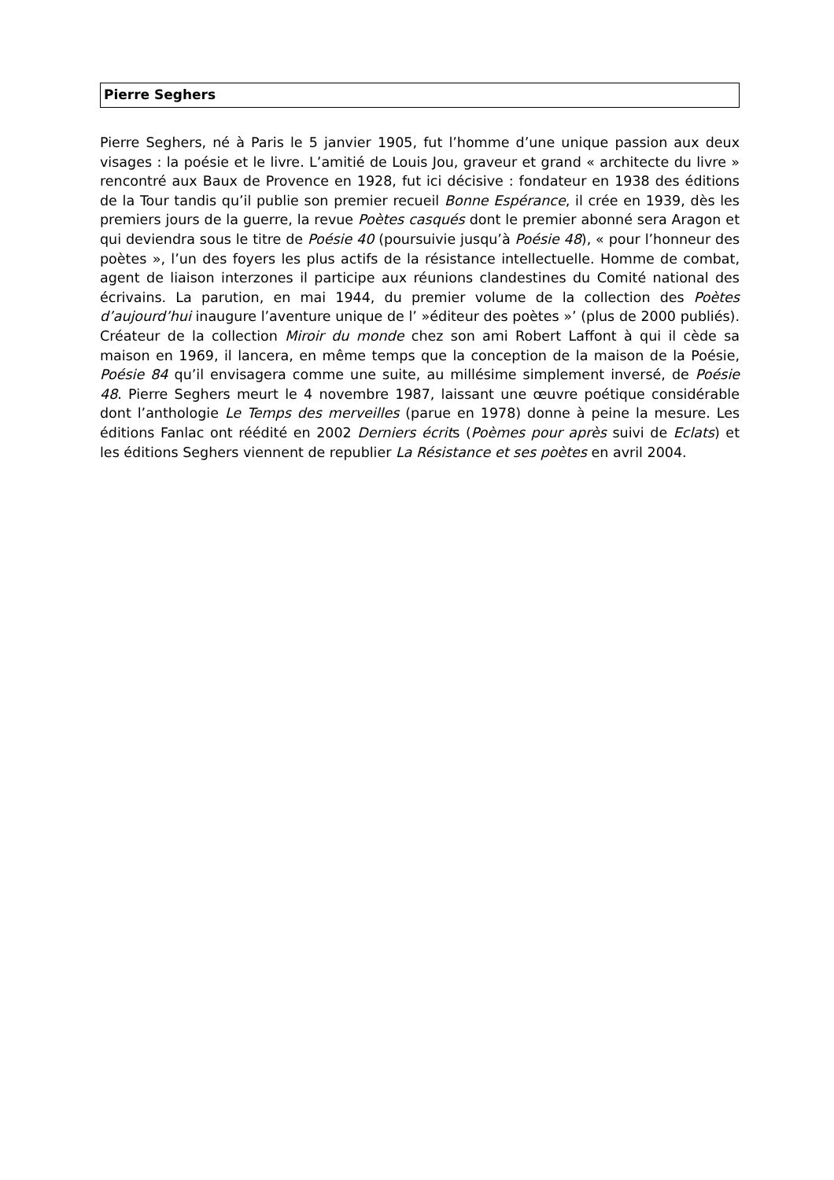Pierre Seghers
Pierre Seghers, né à Paris le 5 janvier 1905, fut l’homme d’une unique passion aux deux visages : la poésie et le livre. L’amitié de Louis Jou, graveur et grand « architecte du livre » rencontré aux Baux de Provence en 1928, fut ici décisive : fondateur en 1938 des éditions de la Tour tandis qu’il publie son premier recueil Bonne Espérance, il crée en 1939, dès les premiers jours de la guerre, la revue Poètes casqués dont le premier abonné sera Aragon et qui deviendra sous le titre de Poésie 40 (poursuivie jusqu’à Poésie 48), « pour l’honneur des poètes », l’un des foyers les plus actifs de la résistance intellectuelle. Homme de combat, agent de liaison interzones il participe aux réunions clandestines du Comité national des écrivains. La parution, en mai 1944, du premier volume de la collection des Poètes d’aujourd’hui inaugure l’aventure unique de l’ »éditeur des poètes »’ (plus de 2000 publiés). Créateur de la collection Miroir du monde chez son ami Robert Laffont à qui il cède sa maison en 1969, il lancera, en même temps que la conception de la maison de la Poésie, Poésie 84 qu’il envisagera comme une suite, au millésime simplement inversé, de Poésie 48. Pierre Seghers meurt le 4 novembre 1987, laissant une œuvre poétique considérable dont l’anthologie Le Temps des merveilles (parue en 1978) donne à peine la mesure. Les éditions Fanlac ont réédité en 2002 Derniers écrits (Poèmes pour après suivi de Eclats) et les éditions Seghers viennent de republier La Résistance et ses poètes en avril 2004.